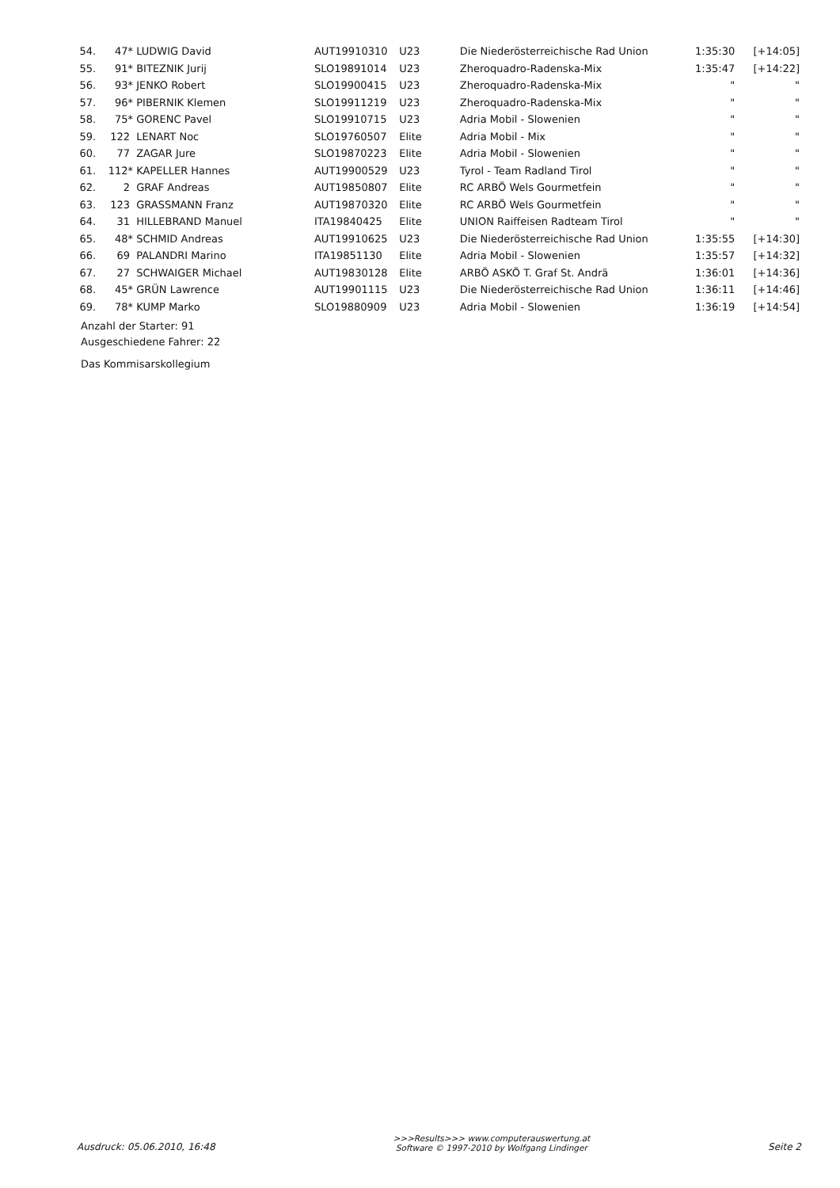| 54. | 47* | LUDWIG David | AUT19910310 | U23 | Die Niederösterreichische Rad Union | 1:35:30 | [+14:05] |
| 55. | 91* | BITEZNIK Jurij | SLO19891014 | U23 | Zheroquadro-Radenska-Mix | 1:35:47 | [+14:22] |
| 56. | 93* | JENKO Robert | SLO19900415 | U23 | Zheroquadro-Radenska-Mix | " | " |
| 57. | 96* | PIBERNIK Klemen | SLO19911219 | U23 | Zheroquadro-Radenska-Mix | " | " |
| 58. | 75* | GORENC Pavel | SLO19910715 | U23 | Adria Mobil - Slowenien | " | " |
| 59. | 122 | LENART Noc | SLO19760507 | Elite | Adria Mobil - Mix | " | " |
| 60. | 77 | ZAGAR Jure | SLO19870223 | Elite | Adria Mobil - Slowenien | " | " |
| 61. | 112* | KAPELLER Hannes | AUT19900529 | U23 | Tyrol - Team Radland Tirol | " | " |
| 62. | 2 | GRAF Andreas | AUT19850807 | Elite | RC ARBÖ Wels Gourmetfein | " | " |
| 63. | 123 | GRASSMANN Franz | AUT19870320 | Elite | RC ARBÖ Wels Gourmetfein | " | " |
| 64. | 31 | HILLEBRAND Manuel | ITA19840425 | Elite | UNION Raiffeisen Radteam Tirol | " | " |
| 65. | 48* | SCHMID Andreas | AUT19910625 | U23 | Die Niederösterreichische Rad Union | 1:35:55 | [+14:30] |
| 66. | 69 | PALANDRI Marino | ITA19851130 | Elite | Adria Mobil - Slowenien | 1:35:57 | [+14:32] |
| 67. | 27 | SCHWAIGER Michael | AUT19830128 | Elite | ARBÖ ASKÖ T. Graf St. Andrä | 1:36:01 | [+14:36] |
| 68. | 45* | GRÜN Lawrence | AUT19901115 | U23 | Die Niederösterreichische Rad Union | 1:36:11 | [+14:46] |
| 69. | 78* | KUMP Marko | SLO19880909 | U23 | Adria Mobil - Slowenien | 1:36:19 | [+14:54] |
Anzahl der Starter: 91
Ausgeschiedene Fahrer: 22
Das Kommisarskollegium
Ausdruck: 05.06.2010, 16:48
>>>Results>>> www.computerauswertung.at
Software © 1997-2010 by Wolfgang Lindinger
Seite 2